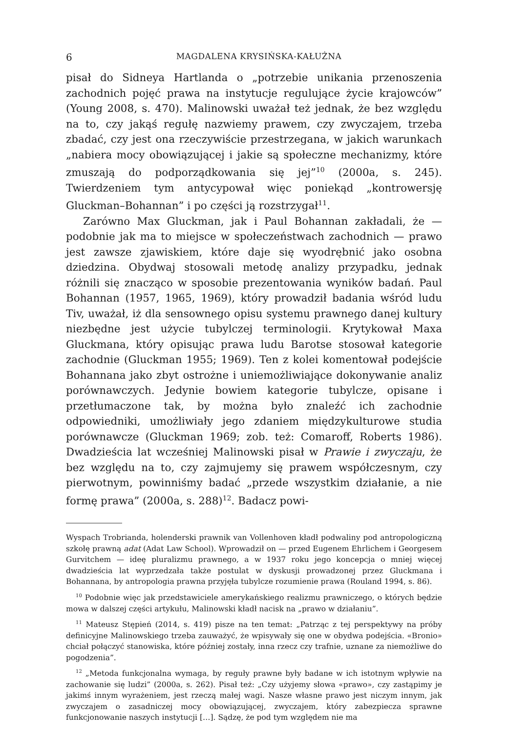6 MAGDALENA KRYSIŃSKA-KAŁUŻNA
pisał do Sidneya Hartlanda o „potrzebie unikania przenoszenia zachodnich pojęć prawa na instytucje regulujące życie krajowców” (Young 2008, s. 470). Malinowski uważał też jednak, że bez względu na to, czy jakąś regułę nazwiemy prawem, czy zwyczajem, trzeba zbadać, czy jest ona rzeczywiście przestrzegana, w jakich warunkach „nabiera mocy obowiązującej i jakie są społeczne mechanizmy, które zmuszają do podporządkowania się jej”<sup>10</sup> (2000a, s. 245). Twierdzeniem tym antycypował więc poniekąd „kontrowersję Gluckman–Bohannan” i po części ją rozstrzygał<sup>11</sup>.
Zarówno Max Gluckman, jak i Paul Bohannan zakładali, że — podobnie jak ma to miejsce w społeczeństwach zachodnich — prawo jest zawsze zjawiskiem, które daje się wyodrębnić jako osobna dziedzina. Obydwaj stosowali metodę analizy przypadku, jednak różnili się znacząco w sposobie prezentowania wyników badań. Paul Bohannan (1957, 1965, 1969), który prowadził badania wśród ludu Tiv, uważał, iż dla sensownego opisu systemu prawnego danej kultury niezbędne jest użycie tubylczej terminologii. Krytykował Maxa Gluckmana, który opisując prawa ludu Barotse stosował kategorie zachodnie (Gluckman 1955; 1969). Ten z kolei komentował podejście Bohannana jako zbyt ostrożne i uniemożliwiające dokonywanie analiz porównawczych. Jedynie bowiem kategorie tubylcze, opisane i przetłumaczone tak, by można było znaleźć ich zachodnie odpowiedniki, umożliwiały jego zdaniem międzykulturowe studia porównawcze (Gluckman 1969; zob. też: Comaroff, Roberts 1986). Dwadzieścia lat wcześniej Malinowski pisał w Prawie i zwyczaju, że bez względu na to, czy zajmujemy się prawem współczesnym, czy pierwotnym, powinniśmy badać „przede wszystkim działanie, a nie formę prawa” (2000a, s. 288)<sup>12</sup>. Badacz powi-
Wyspach Trobrianda, holenderski prawnik van Vollenhoven kładł podwaliny pod antropologiczną szkołę prawną adat (Adat Law School). Wprowadził on — przed Eugenem Ehrlichem i Georgesem Gurvitchem — ideę pluralizmu prawnego, a w 1937 roku jego koncepcja o mniej więcej dwadzieścia lat wyprzedzała także postulat w dyskusji prowadzonej przez Gluckmana i Bohannana, by antropologia prawna przyjęła tubylcze rozumienie prawa (Rouland 1994, s. 86).
<sup>10</sup> Podobnie więc jak przedstawiciele amerykańskiego realizmu prawniczego, o których będzie mowa w dalszej części artykułu, Malinowski kładł nacisk na „prawo w działaniu”.
<sup>11</sup> Mateusz Stępień (2014, s. 419) pisze na ten temat: „Patrząc z tej perspektywy na próby definicyjne Malinowskiego trzeba zauważyć, że wpisywały się one w obydwa podejścia. «Bronio» chciał połączyć stanowiska, które później zostały, inna rzecz czy trafnie, uznane za niemożliwe do pogodzenia”.
<sup>12</sup> „Metoda funkcjonalna wymaga, by reguły prawne były badane w ich istotnym wpływie na zachowanie się ludzi” (2000a, s. 262). Pisał też: „Czy użyjemy słowa «prawo», czy zastąpimy je jakimś innym wyrażeniem, jest rzeczą małej wagi. Nasze własne prawo jest niczym innym, jak zwyczajem o zasadniczej mocy obowiązującej, zwyczajem, który zabezpiecza sprawne funkcjonowanie naszych instytucji […]. Sądzę, że pod tym względem nie ma